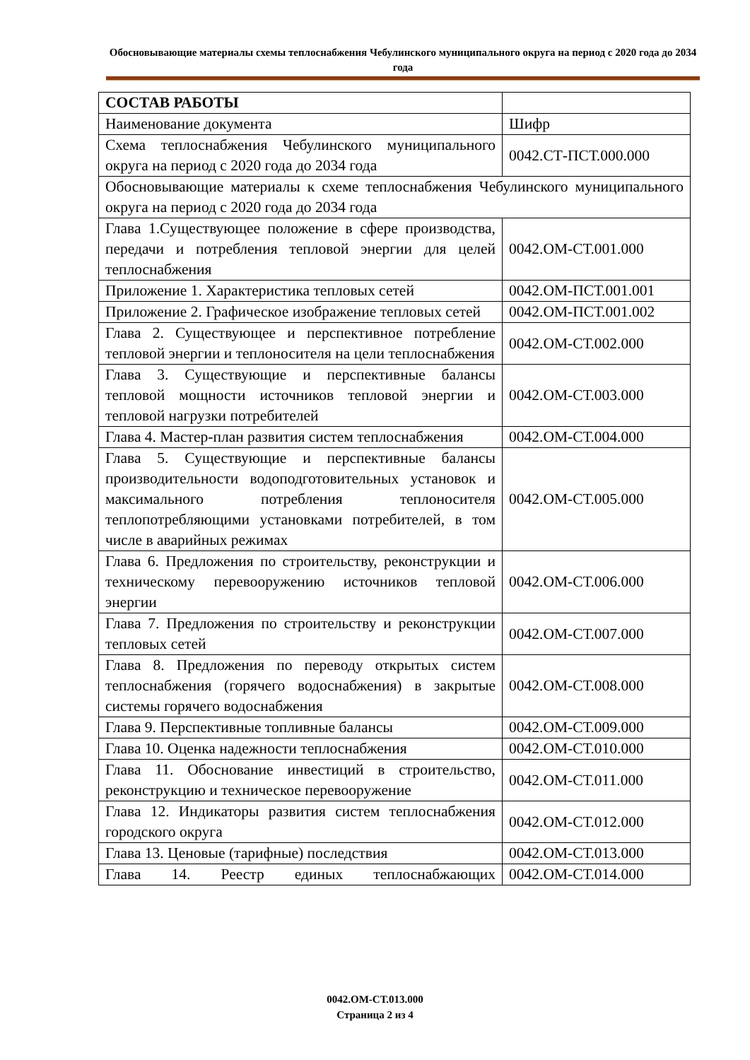Обосновывающие материалы схемы теплоснабжения Чебулинского муниципального округа на период с 2020 года до 2034 года
| СОСТАВ РАБОТЫ | |
| Наименование документа | Шифр |
| Схема теплоснабжения Чебулинского муниципального округа на период с 2020 года до 2034 года | 0042.СТ-ПСТ.000.000 |
| Обосновывающие материалы к схеме теплоснабжения Чебулинского муниципального округа на период с 2020 года до 2034 года | |
| Глава 1.Существующее положение в сфере производства, передачи и потребления тепловой энергии для целей теплоснабжения | 0042.ОМ-СТ.001.000 |
| Приложение 1. Характеристика тепловых сетей | 0042.ОМ-ПСТ.001.001 |
| Приложение 2. Графическое изображение тепловых сетей | 0042.ОМ-ПСТ.001.002 |
| Глава 2. Существующее и перспективное потребление тепловой энергии и теплоносителя на цели теплоснабжения | 0042.ОМ-СТ.002.000 |
| Глава 3. Существующие и перспективные балансы тепловой мощности источников тепловой энергии и тепловой нагрузки потребителей | 0042.ОМ-СТ.003.000 |
| Глава 4. Мастер-план развития систем теплоснабжения | 0042.ОМ-СТ.004.000 |
| Глава 5. Существующие и перспективные балансы производительности водоподготовительных установок и максимального потребления теплоносителя теплопотребляющими установками потребителей, в том числе в аварийных режимах | 0042.ОМ-СТ.005.000 |
| Глава 6. Предложения по строительству, реконструкции и техническому перевооружению источников тепловой энергии | 0042.ОМ-СТ.006.000 |
| Глава 7. Предложения по строительству и реконструкции тепловых сетей | 0042.ОМ-СТ.007.000 |
| Глава 8. Предложения по переводу открытых систем теплоснабжения (горячего водоснабжения) в закрытые системы горячего водоснабжения | 0042.ОМ-СТ.008.000 |
| Глава 9. Перспективные топливные балансы | 0042.ОМ-СТ.009.000 |
| Глава 10. Оценка надежности теплоснабжения | 0042.ОМ-СТ.010.000 |
| Глава 11. Обоснование инвестиций в строительство, реконструкцию и техническое перевооружение | 0042.ОМ-СТ.011.000 |
| Глава 12. Индикаторы развития систем теплоснабжения городского округа | 0042.ОМ-СТ.012.000 |
| Глава 13. Ценовые (тарифные) последствия | 0042.ОМ-СТ.013.000 |
| Глава 14. Реестр единых теплоснабжающих | 0042.ОМ-СТ.014.000 |
0042.ОМ-СТ.013.000
Страница 2 из 4